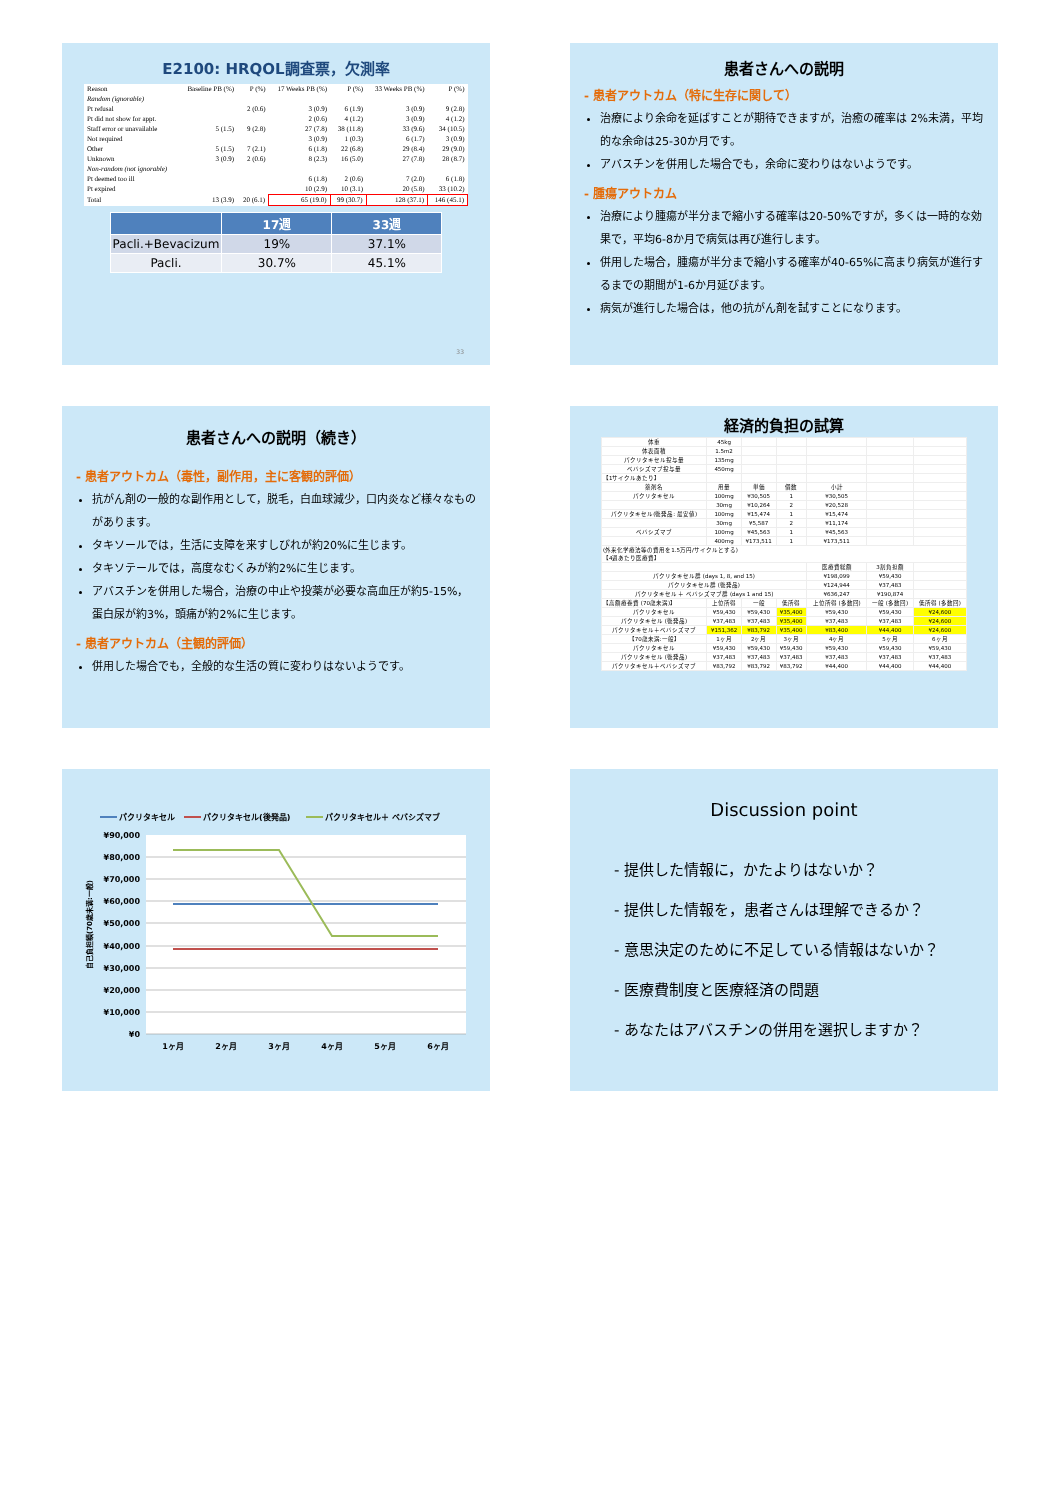E2100: HRQOL調査票，欠測率
| Reason | Baseline PB (%) | P (%) | 17 Weeks PB (%) | P (%) | 33 Weeks PB (%) | P (%) |
| --- | --- | --- | --- | --- | --- | --- |
| Random (ignorable) | | | | | | |
| Pt refusal | | 2 (0.6) | 3 (0.9) | 6 (1.9) | 3 (0.9) | 9 (2.8) |
| Pt did not show for appt. | | | 2 (0.6) | 4 (1.2) | 3 (0.9) | 4 (1.2) |
| Staff error or unavailable | 5 (1.5) | 9 (2.8) | 27 (7.8) | 38 (11.8) | 33 (9.6) | 34 (10.5) |
| Not required | | | 3 (0.9) | 1 (0.3) | 6 (1.7) | 3 (0.9) |
| Other | 5 (1.5) | 7 (2.1) | 6 (1.8) | 22 (6.8) | 29 (8.4) | 29 (9.0) |
| Unknown | 3 (0.9) | 2 (0.6) | 8 (2.3) | 16 (5.0) | 27 (7.8) | 28 (8.7) |
| Non-random (not ignorable) | | | | | | |
| Pt deemed too ill | | | 6 (1.8) | 2 (0.6) | 7 (2.0) | 6 (1.8) |
| Pt expired | | | 10 (2.9) | 10 (3.1) | 20 (5.8) | 33 (10.2) |
| Total | 13 (3.9) | 20 (6.1) | 65 (19.0) | 99 (30.7) | 128 (37.1) | 146 (45.1) |
| | 17週 | 33週 |
| --- | --- | --- |
| Pacli.+Bevacizum | 19% | 37.1% |
| Pacli. | 30.7% | 45.1% |
33
患者さんへの説明
- 患者アウトカム（特に生存に関して）
治療により余命を延ばすことが期待できますが，治癒の確率は 2%未満，平均的な余命は25-30か月です。
アバスチンを併用した場合でも，余命に変わりはないようです。
- 腫瘍アウトカム
治療により腫瘍が半分まで縮小する確率は20-50%ですが，多くは一時的な効果で，平均6-8か月で病気は再び進行します。
併用した場合，腫瘍が半分まで縮小する確率が40-65%に高まり病気が進行するまでの期間が1-6か月延びます。
病気が進行した場合は，他の抗がん剤を試すことになります。
患者さんへの説明（続き）
- 患者アウトカム（毒性，副作用，主に客観的評価）
抗がん剤の一般的な副作用として，脱毛，白血球減少，口内炎など様々なものがあります。
タキソールでは，生活に支障を来すしびれが約20%に生じます。
タキソテールでは，高度なむくみが約2%に生じます。
アバスチンを併用した場合，治療の中止や投薬が必要な高血圧が約5-15%，蛋白尿が約3%，頭痛が約2%に生じます。
- 患者アウトカム（主観的評価）
併用した場合でも，全般的な生活の質に変わりはないようです。
経済的負担の試算
| 体重 | 45kg | | | | | |
| 体表面積 | 1.5m2 | | | | | |
| パクリタキセル投与量 | 135mg | | | | | |
| ベバシズマブ投与量 | 450mg | | | | | |
| 【1サイクルあたり】 | | | | | | |
| 薬剤名 | 用量 | 単価 | 個数 | 小計 | | |
| パクリタキセル | 100mg | ¥30,505 | 1 | ¥30,505 | | |
| | 30mg | ¥10,264 | 2 | ¥20,528 | | |
| パクリタキセル(後発品: 最安値) | 100mg | ¥15,474 | 1 | ¥15,474 | | |
| | 30mg | ¥5,587 | 2 | ¥11,174 | | |
| ベバシズマブ | 100mg | ¥45,563 | 1 | ¥45,563 | | |
| | 400mg | ¥173,511 | 1 | ¥173,511 | | |
| (外来化学療法等の費用を1.5万円/サイクルとする) 【4週あたり医療費】 | | | | | | |
| | | | | 医療費総額 | 3割負担額 | |
| パクリタキセル群 (days 1, 8, and 15) | | | | ¥198,099 | ¥59,430 | |
| パクリタキセル群 (後発品) | | | | ¥124,944 | ¥37,483 | |
| パクリタキセル ＋ ベバシズマブ群 (days 1 and 15) | | | | ¥636,247 | ¥190,874 | |
| 【高額療養費 (70歳未満)】 | 上位所得 | 一般 | 低所得 | 上位所得 (多数回) | 一般 (多数回) | 低所得 (多数回) |
| パクリタキセル | ¥59,430 | ¥59,430 | ¥35,400 | ¥59,430 | ¥59,430 | ¥24,600 |
| パクリタキセル (後発品) | ¥37,483 | ¥37,483 | ¥35,400 | ¥37,483 | ¥37,483 | ¥24,600 |
| パクリタキセル＋ベバシズマブ | ¥151,362 | ¥83,792 | ¥35,400 | ¥83,400 | ¥44,400 | ¥24,600 |
| 【70歳未満:一般】 | 1ヶ月 | 2ヶ月 | 3ヶ月 | 4ヶ月 | 5ヶ月 | 6ヶ月 |
| パクリタキセル | ¥59,430 | ¥59,430 | ¥59,430 | ¥59,430 | ¥59,430 | ¥59,430 |
| パクリタキセル (後発品) | ¥37,483 | ¥37,483 | ¥37,483 | ¥37,483 | ¥37,483 | ¥37,483 |
| パクリタキセル＋ベバシズマブ | ¥83,792 | ¥83,792 | ¥83,792 | ¥44,400 | ¥44,400 | ¥44,400 |
パクリタキセル
パクリタキセル(後発品)
パクリタキセル＋ ベバシズマブ
¥90,000
¥80,000
¥70,000
¥60,000
¥50,000
¥40,000
¥30,000
¥20,000
¥10,000
¥0
自己負担額(70歳未満:一般)
1ヶ月
2ヶ月
3ヶ月
4ヶ月
5ヶ月
6ヶ月
Discussion point
- 提供した情報に，かたよりはないか？
- 提供した情報を，患者さんは理解できるか？
- 意思決定のために不足している情報はないか？
- 医療費制度と医療経済の問題
- あなたはアバスチンの併用を選択しますか？